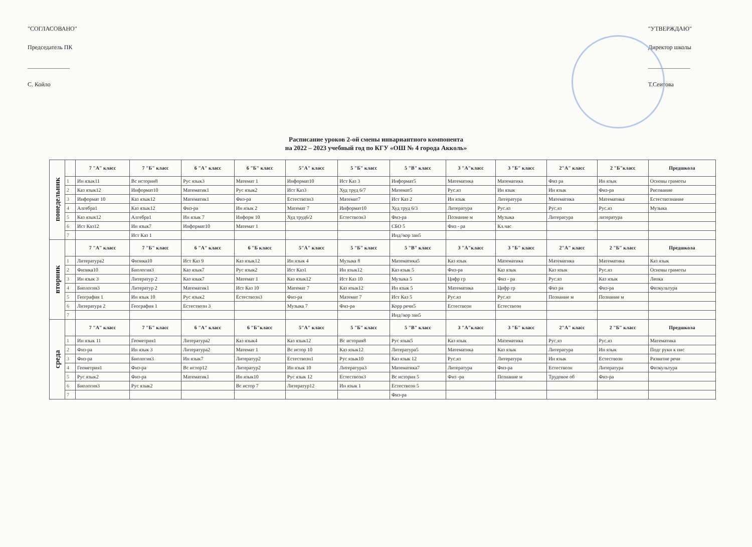"СОГЛАСОВАНО"
Председатель ПК
______________
С. Койло
"УТВЕРЖДАЮ"
Директор школы
______________
Т.Сеитова
Расписание уроков 2-ой смены инвариантного компонента
на 2022 – 2023 учебный год по КГУ «ОШ № 4 города Акколь»
| понедельник | | 7 "А" класс | 7 "Б" класс | 6 "А" класс | 6 "Б" класс | 5"А" класс | 5 "Б" класс | 5 "В" класс | 3 "А"класс | 3 "Б" класс | 2"А" класс | 2 "Б"класс | Предшкола |
| | 1 | Ин язык11 | Вс история8 | Рус язык3 | Математ 1 | Информат10 | Ист Каз 3 | Информат5 | Математика | Математика | Физ ра | Ин язык | Основы грамоты |
| | 2 | Каз язык12 | Информат10 | Математик1 | Рус язык2 | Ист Каз3 | Худ труд 6/7 | Математ5 | Рус.яз | Ин язык | Ин язык | Физ-ра | Рисование |
| | 3 | Информат 10 | Каз язык12 | Математик1 | Физ-ра | Естествозн3 | Математ7 | Ист Каз 2 | Ин язык | Литература | Математика | Математика | Естествознание |
| | 4 | Алгебра1 | Каз язык12 | Физ-ра | Ин язык 2 | Математ 7 | Информат10 | Худ труд 6/3 | Литература | Рус.яз | Рус.яз | Рус.яз | Музыка |
| | 5 | Каз язык12 | Алгебра1 | Ин язык 7 | Информ 10 | Худ труд6/2 | Естествозн3 | Физ-ра | Познание м | Музыка | Литература | литература | |
| | 6 | Ист Каз12 | Ин язык7 | Информат10 | Математ 1 | | | СБО 5 | Физ - ра | Кл.час | | | |
| | 7 | | Ист Каз 1 | | | | | Инд//кор зан5 | | | | | |
| вторник | | 7 "А" класс | 7 "Б" класс | 6 "А" класс | 6 "Б класс | 5"А" класс | 5 "Б" класс | 5 "В" класс | 3 "А"класс | 3 "Б" класс | 2"А" класс | 2 "Б" класс | Предшкола |
| | 1 | Литература2 | Физика10 | Ист Каз 9 | Каз язык12 | Ин язык 4 | Музыка 8 | Математика5 | Каз язык | Математика | Математика | Математика | Каз язык |
| | 2 | Физика10 | Биология3 | Каз язык7 | Рус язык2 | Ист Каз1 | Ин язык12 | Каз язык 5 | Физ-ра | Каз язык | Каз язык | Рус.яз | Основы грамоты |
| | 3 | Ин язык 3 | Литератур 2 | Каз язык7 | Математ 1 | Каз язык12 | Ист Каз 10 | Музыка 5 | Цифр гр | Физ - ра | Рус.яз | Каз язык | Лепка |
| | 4 | Биология3 | Литератур 2 | Математик1 | Ист Каз 10 | Математ 7 | Каз язык12 | Ин язык 5 | Математика | Цифр гр | Физ ра | Физ-ра | Физкультура |
| | 5 | География 1 | Ин язык 10 | Рус язык2 | Естествозн3 | Физ-ра | Математ 7 | Ист Каз 5 | Рус.яз | Рус.яз | Познание м | Познание м | |
| | 6 | Литература 2 | География 1 | Естествозн 3 | | Музыка 7 | Физ-ра | Корр речи5 | Естествозн | Естествозн | | | |
| | 7 | | | | | | | Инд//кор зан5 | | | | | |
| среда | | 7 "А" класс | 7 "Б" класс | 6 "А" класс | 6 "Б"класс | 5"А" класс | 5 "Б" класс | 5 "В" класс | 3 "А"класс | 3 "Б" класс | 2"А" класс | 2 "Б" класс | Предшкола |
| | 1 | Ин язык 11 | Геометрия1 | Литература2 | Каз язык4 | Каз язык12 | Вс история8 | Рус язык5 | Каз язык | Математика | Рус.яз | Рус.яз | Математика |
| | 2 | Физ-ра | Ин язык 3 | Литература2 | Математ 1 | Вс истор 10 | Каз язык12 | Литература5 | Математика | Каз язык | Литература | Ин язык | Подг руки к пис |
| | 3 | Физ-ра | Биология3 | Ин язык7 | Литератур2 | Естествозн1 | Рус язык10 | Каз язык 12 | Рус.яз | Литература | Ин язык | Естествозн | Развитие речи |
| | 4 | Геометрия1 | Физ-ра | Вс истор12 | Литератур2 | Ин язык 10 | Литература3 | Математика7 | Литература | Физ-ра | Естествозн | Литература | Физкультура |
| | 5 | Рус язык2 | Физ-ра | Математик1 | Ин язык10 | Рус язык 12 | Естествозн3 | Вс история 5 | Физ -ра | Познание м | Трудовое об | Физ-ра | |
| | 6 | Биология3 | Рус язык2 | | Вс истор 7 | Литератур12 | Ин язык 1 | Естествозн 5 | | | | | |
| | 7 | | | | | | | Физ-ра | | | | | |